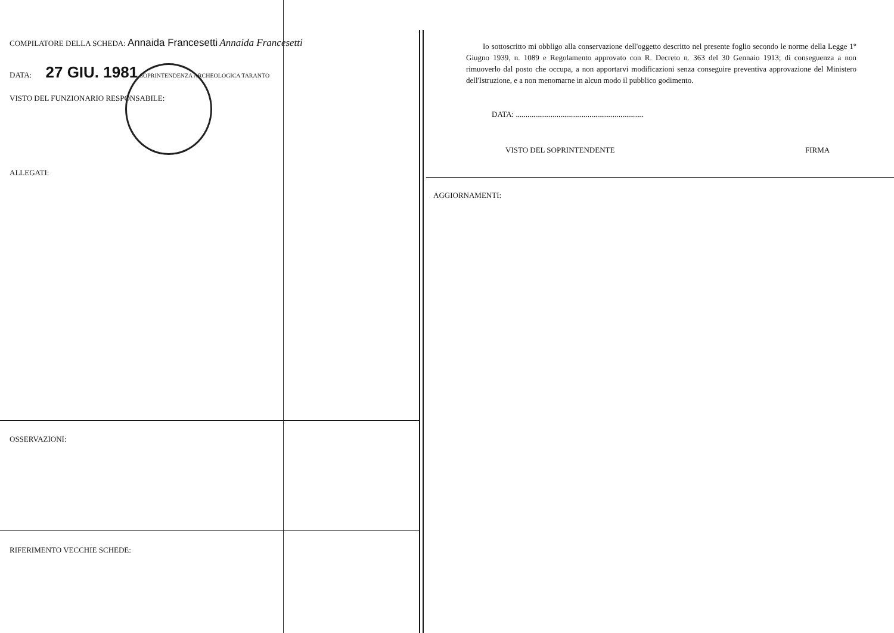COMPILATORE DELLA SCHEDA: Annaida Francesetti Annaida Francesetti
DATA: 27 GIU. 1981 SOPRINTENDENZA ARCHEOLOGICA TARANTO
VISTO DEL FUNZIONARIO RESPONSABILE:
ALLEGATI:
OSSERVAZIONI:
RIFERIMENTO VECCHIE SCHEDE:
Io sottoscritto mi obbligo alla conservazione dell'oggetto descritto nel presente foglio secondo le norme della Legge 1° Giugno 1939, n. 1089 e Regolamento approvato con R. Decreto n. 363 del 30 Gennaio 1913; di conseguenza a non rimuoverlo dal posto che occupa, a non apportarvi modificazioni senza conseguire preventiva approvazione del Ministero dell'Istruzione, e a non menomarne in alcun modo il pubblico godimento.
DATA: ..................................................................
VISTO DEL SOPRINTENDENTE FIRMA
AGGIORNAMENTI: